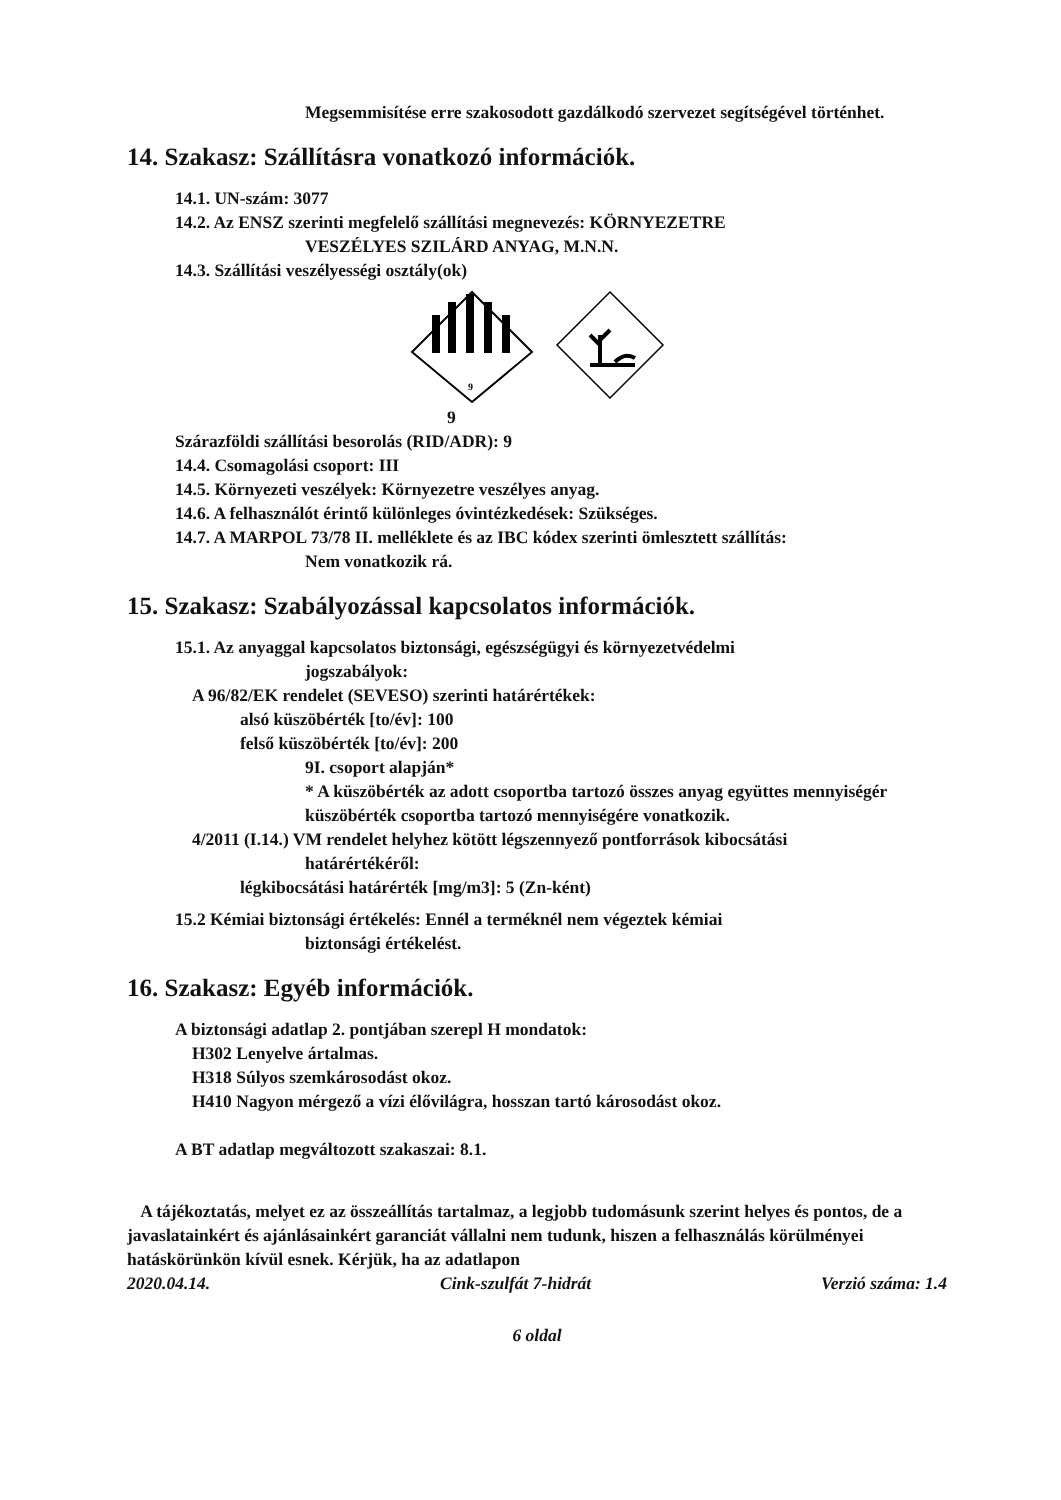Megsemmisítése erre szakosodott gazdálkodó szervezet segítségével történhet.
14. Szakasz: Szállításra vonatkozó információk.
14.1. UN-szám: 3077
14.2. Az ENSZ szerinti megfelelő szállítási megnevezés: KÖRNYEZETRE
VESZÉLYES SZILÁRD ANYAG, M.N.N.
14.3. Szállítási veszélyességi osztály(ok)
9
9
Szárazföldi szállítási besorolás (RID/ADR): 9
14.4. Csomagolási csoport: III
14.5. Környezeti veszélyek: Környezetre veszélyes anyag.
14.6. A felhasználót érintő különleges óvintézkedések: Szükséges.
14.7. A MARPOL 73/78 II. melléklete és az IBC kódex szerinti ömlesztett szállítás:
Nem vonatkozik rá.
15. Szakasz: Szabályozással kapcsolatos információk.
15.1. Az anyaggal kapcsolatos biztonsági, egészségügyi és környezetvédelmi
jogszabályok:
A 96/82/EK rendelet (SEVESO) szerinti határértékek:
alsó küszöbérték [to/év]: 100
felső küszöbérték [to/év]: 200
9I. csoport alapján*
* A küszöbérték az adott csoportba tartozó összes anyag együttes mennyiségér küszöbérték csoportba tartozó mennyiségére vonatkozik.
4/2011 (I.14.) VM rendelet helyhez kötött légszennyező pontforrások kibocsátási
határértékéről:
légkibocsátási határérték [mg/m3]: 5 (Zn-ként)
15.2 Kémiai biztonsági értékelés: Ennél a terméknél nem végeztek kémiai
biztonsági értékelést.
16. Szakasz: Egyéb információk.
A biztonsági adatlap 2. pontjában szerepl H mondatok:
H302 Lenyelve ártalmas.
H318 Súlyos szemkárosodást okoz.
H410 Nagyon mérgező a vízi élővilágra, hosszan tartó károsodást okoz.
A BT adatlap megváltozott szakaszai: 8.1.
A tájékoztatás, melyet ez az összeállítás tartalmaz, a legjobb tudomásunk szerint helyes és pontos, de a javaslatainkért és ajánlásainkért garanciát vállalni nem tudunk, hiszen a felhasználás körülményei hatáskörünkön kívül esnek. Kérjük, ha az adatlapon
2020.04.14. Cink-szulfát 7-hidrát Verzió száma: 1.4
6 oldal